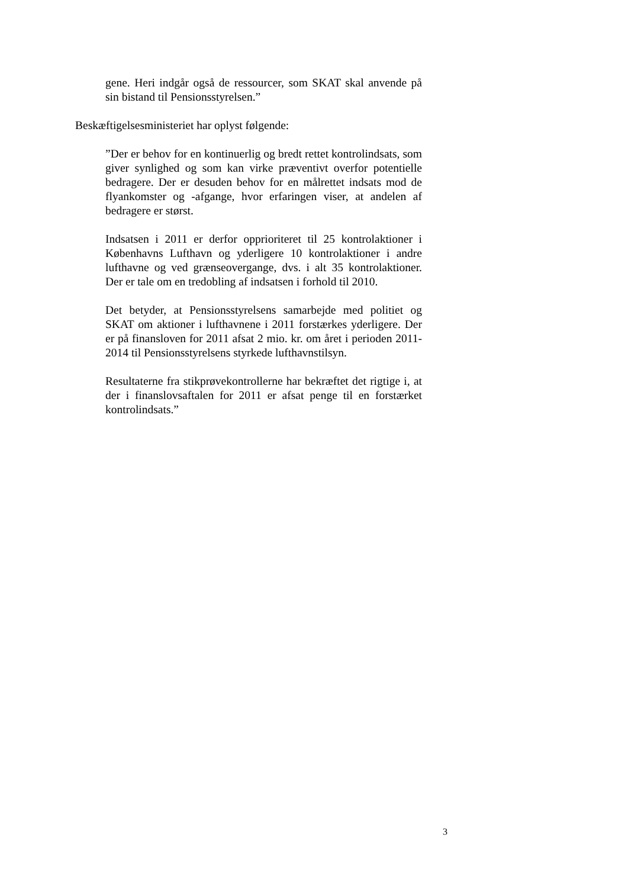gene. Heri indgår også de ressourcer, som SKAT skal anvende på sin bistand til Pensionsstyrelsen.”
Beskæftigelsesministeriet har oplyst følgende:
”Der er behov for en kontinuerlig og bredt rettet kontrolindsats, som giver synlighed og som kan virke præventivt overfor potentielle bedragere. Der er desuden behov for en målrettet indsats mod de flyankomster og -afgange, hvor erfaringen viser, at andelen af bedragere er størst.
Indsatsen i 2011 er derfor opprioriteret til 25 kontrolaktioner i Københavns Lufthavn og yderligere 10 kontrolaktioner i andre lufthavne og ved grænseovergange, dvs. i alt 35 kontrolaktioner. Der er tale om en tredobling af indsatsen i forhold til 2010.
Det betyder, at Pensionsstyrelsens samarbejde med politiet og SKAT om aktioner i lufthavnene i 2011 forstærkes yderligere. Der er på finansloven for 2011 afsat 2 mio. kr. om året i perioden 2011-2014 til Pensionsstyrelsens styrkede lufthavnstilsyn.
Resultaterne fra stikprøvekontrollerne har bekræftet det rigtige i, at der i finanslovsaftalen for 2011 er afsat penge til en forstærket kontrolindsats.”
3